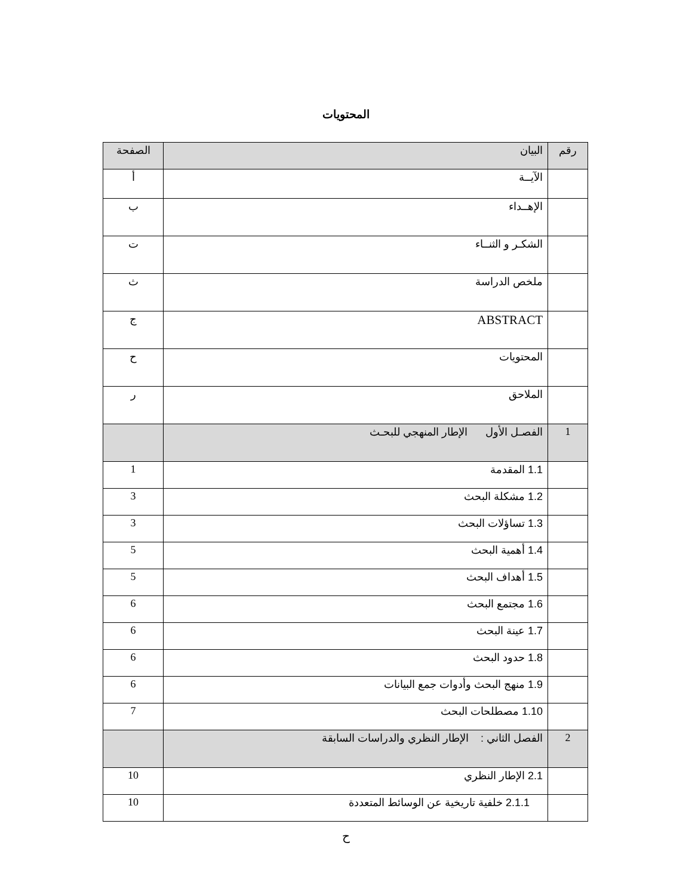المحتويات
| رقم | البيان | الصفحة |
| --- | --- | --- |
| | الآيــة | أ |
| | الإهــداء | ب |
| | الشكـر و الثنــاء | ت |
| | ملخص الدراسة | ث |
| | ABSTRACT | ج |
| | المحتويات | ح |
| | الملاحق | ر |
| 1 | الفصـل الأول الإطار المنهجي للبحـث | |
| | 1.1 المقدمة | 1 |
| | 1.2 مشكلة البحث | 3 |
| | 1.3 تساؤلات البحث | 3 |
| | 1.4 أهمية البحث | 5 |
| | 1.5 أهداف البحث | 5 |
| | 1.6 مجتمع البحث | 6 |
| | 1.7 عينة البحث | 6 |
| | 1.8 حدود البحث | 6 |
| | 1.9 منهج البحث وأدوات جمع البيانات | 6 |
| | 1.10 مصطلحات البحث | 7 |
| 2 | الفصل الثاني : الإطار النظري والدراسات السابقة | |
| | 2.1 الإطار النظري | 10 |
| | 2.1.1 خلفية تاريخية عن الوسائط المتعددة | 10 |
ح